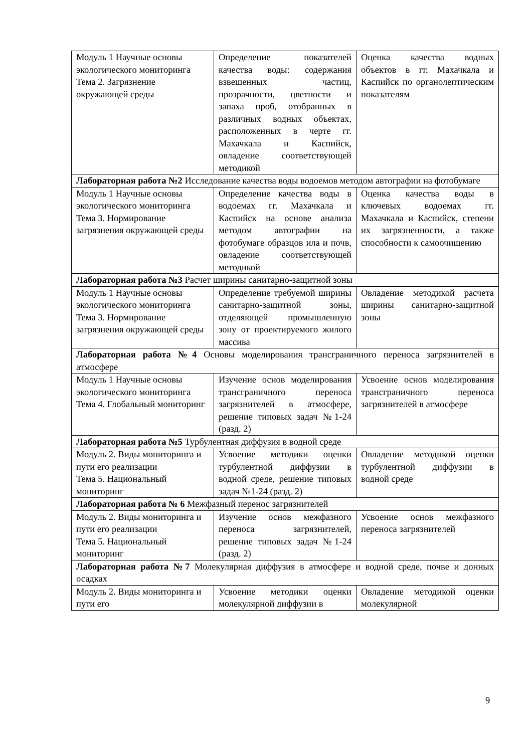| Модуль 1 Научные основы экологического мониторинга Тема 2. Загрязнение окружающей среды | Определение показателей качества воды: содержания взвешенных частиц, прозрачности, цветности и запаха проб, отобранных в различных водных объектах, расположенных в черте гг. Махачкала и Каспийск, овладение соответствующей методикой | Оценка качества водных объектов в гг. Махачкала и Каспийск по органолептическим показателям |
| Лабораторная работа №2 Исследование качества воды водоемов методом автографии на фотобумаге | | |
| Модуль 1 Научные основы экологического мониторинга Тема 3. Нормирование загрязнения окружающей среды | Определение качества воды в водоемах гг. Махачкала и Каспийск на основе анализа методом автографии на фотобумаге образцов ила и почв, овладение соответствующей методикой | Оценка качества воды в ключевых водоемах гг. Махачкала и Каспийск, степени их загрязненности, а также способности к самоочищению |
| Лабораторная работа №3 Расчет ширины санитарно-защитной зоны | | |
| Модуль 1 Научные основы экологического мониторинга Тема 3. Нормирование загрязнения окружающей среды | Определение требуемой ширины санитарно-защитной зоны, отделяющей промышленную зону от проектируемого жилого массива | Овладение методикой расчета ширины санитарно-защитной зоны |
| Лабораторная работа №4 Основы моделирования трансграничного переноса загрязнителей в атмосфере | | |
| Модуль 1 Научные основы экологического мониторинга Тема 4. Глобальный мониторинг | Изучение основ моделирования трансграничного переноса загрязнителей в атмосфере, решение типовых задач №1-24 (разд. 2) | Усвоение основ моделирования трансграничного переноса загрязнителей в атмосфере |
| Лабораторная работа №5 Турбулентная диффузия в водной среде | | |
| Модуль 2. Виды мониторинга и пути его реализации Тема 5. Национальный мониторинг | Усвоение методики оценки турбулентной диффузии в водной среде, решение типовых задач №1-24 (разд. 2) | Овладение методикой оценки турбулентной диффузии в водной среде |
| Лабораторная работа № 6 Межфазный перенос загрязнителей | | |
| Модуль 2. Виды мониторинга и пути его реализации Тема 5. Национальный мониторинг | Изучение основ межфазного переноса загрязнителей, решение типовых задач №1-24 (разд. 2) | Усвоение основ межфазного переноса загрязнителей |
| Лабораторная работа №7 Молекулярная диффузия в атмосфере и водной среде, почве и донных осадках | | |
| Модуль 2. Виды мониторинга и пути его | Усвоение методики оценки молекулярной диффузии в | Овладение методикой оценки молекулярной |
9